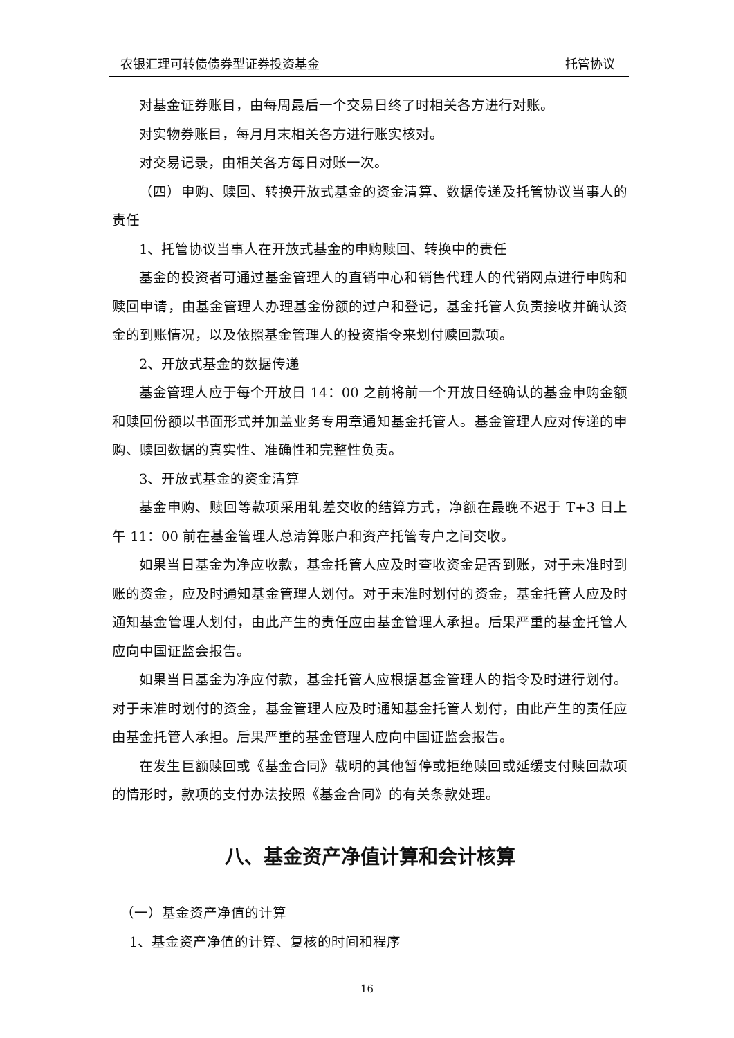农银汇理可转债债券型证券投资基金 托管协议
对基金证券账目，由每周最后一个交易日终了时相关各方进行对账。
对实物券账目，每月月末相关各方进行账实核对。
对交易记录，由相关各方每日对账一次。
（四）申购、赎回、转换开放式基金的资金清算、数据传递及托管协议当事人的责任
1、托管协议当事人在开放式基金的申购赎回、转换中的责任
基金的投资者可通过基金管理人的直销中心和销售代理人的代销网点进行申购和赎回申请，由基金管理人办理基金份额的过户和登记，基金托管人负责接收并确认资金的到账情况，以及依照基金管理人的投资指令来划付赎回款项。
2、开放式基金的数据传递
基金管理人应于每个开放日 14：00 之前将前一个开放日经确认的基金申购金额和赎回份额以书面形式并加盖业务专用章通知基金托管人。基金管理人应对传递的申购、赎回数据的真实性、准确性和完整性负责。
3、开放式基金的资金清算
基金申购、赎回等款项采用轧差交收的结算方式，净额在最晚不迟于 T+3 日上午 11：00 前在基金管理人总清算账户和资产托管专户之间交收。
如果当日基金为净应收款，基金托管人应及时查收资金是否到账，对于未准时到账的资金，应及时通知基金管理人划付。对于未准时划付的资金，基金托管人应及时通知基金管理人划付，由此产生的责任应由基金管理人承担。后果严重的基金托管人应向中国证监会报告。
如果当日基金为净应付款，基金托管人应根据基金管理人的指令及时进行划付。对于未准时划付的资金，基金管理人应及时通知基金托管人划付，由此产生的责任应由基金托管人承担。后果严重的基金管理人应向中国证监会报告。
在发生巨额赎回或《基金合同》载明的其他暂停或拒绝赎回或延缓支付赎回款项的情形时，款项的支付办法按照《基金合同》的有关条款处理。
八、基金资产净值计算和会计核算
（一）基金资产净值的计算
1、基金资产净值的计算、复核的时间和程序
16